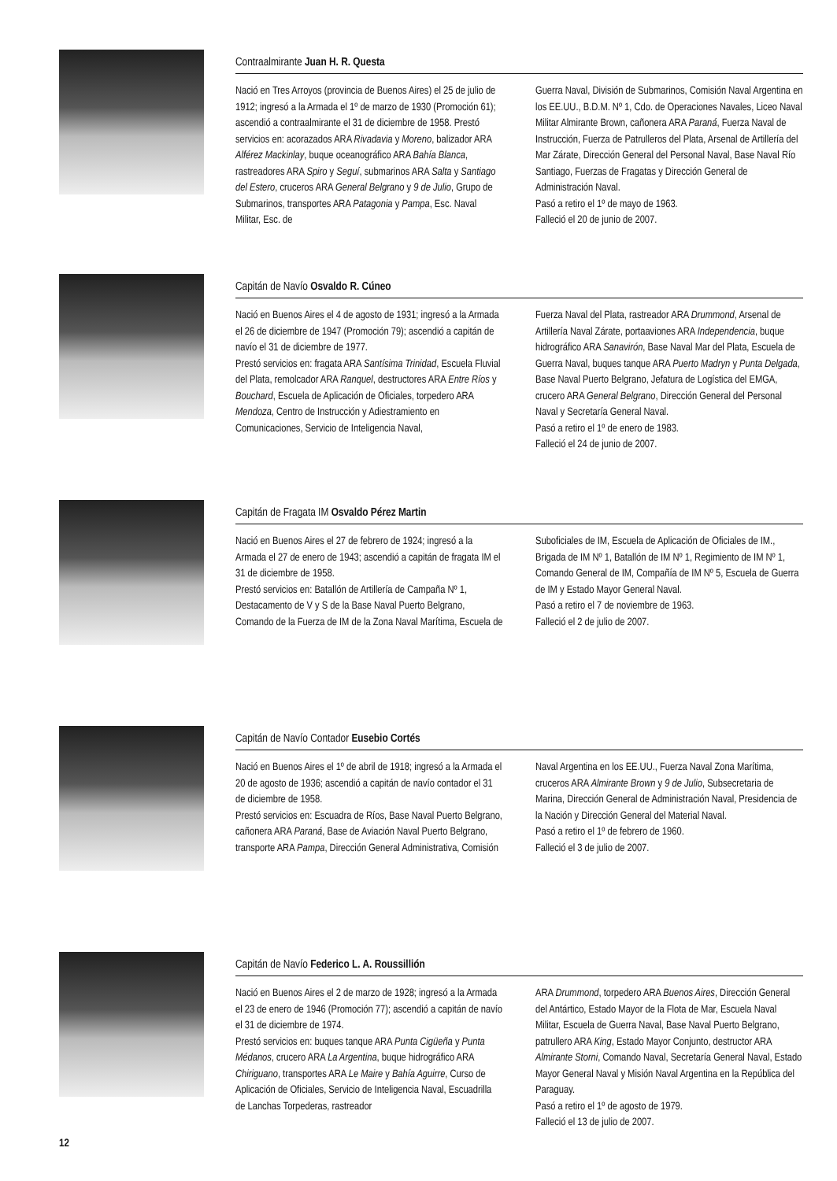Contraalmirante Juan H. R. Questa
Nació en Tres Arroyos (provincia de Buenos Aires) el 25 de julio de 1912; ingresó a la Armada el 1º de marzo de 1930 (Promoción 61); ascendió a contraalmirante el 31 de diciembre de 1958. Prestó servicios en: acorazados ARA Rivadavia y Moreno, balizador ARA Alférez Mackinlay, buque oceanográfico ARA Bahía Blanca, rastreadores ARA Spiro y Seguí, submarinos ARA Salta y Santiago del Estero, cruceros ARA General Belgrano y 9 de Julio, Grupo de Submarinos, transportes ARA Patagonia y Pampa, Esc. Naval Militar, Esc. de
Guerra Naval, División de Submarinos, Comisión Naval Argentina en los EE.UU., B.D.M. Nº 1, Cdo. de Operaciones Navales, Liceo Naval Militar Almirante Brown, cañonera ARA Paraná, Fuerza Naval de Instrucción, Fuerza de Patrulleros del Plata, Arsenal de Artillería del Mar Zárate, Dirección General del Personal Naval, Base Naval Río Santiago, Fuerzas de Fragatas y Dirección General de Administración Naval.
Pasó a retiro el 1º de mayo de 1963.
Falleció el 20 de junio de 2007.
Capitán de Navío Osvaldo R. Cúneo
Nació en Buenos Aires el 4 de agosto de 1931; ingresó a la Armada el 26 de diciembre de 1947 (Promoción 79); ascendió a capitán de navío el 31 de diciembre de 1977.
Prestó servicios en: fragata ARA Santísima Trinidad, Escuela Fluvial del Plata, remolcador ARA Ranquel, destructores ARA Entre Ríos y Bouchard, Escuela de Aplicación de Oficiales, torpedero ARA Mendoza, Centro de Instrucción y Adiestramiento en Comunicaciones, Servicio de Inteligencia Naval,
Fuerza Naval del Plata, rastreador ARA Drummond, Arsenal de Artillería Naval Zárate, portaaviones ARA Independencia, buque hidrográfico ARA Sanavirón, Base Naval Mar del Plata, Escuela de Guerra Naval, buques tanque ARA Puerto Madryn y Punta Delgada, Base Naval Puerto Belgrano, Jefatura de Logística del EMGA, crucero ARA General Belgrano, Dirección General del Personal Naval y Secretaría General Naval.
Pasó a retiro el 1º de enero de 1983.
Falleció el 24 de junio de 2007.
Capitán de Fragata IM Osvaldo Pérez Martin
Nació en Buenos Aires el 27 de febrero de 1924; ingresó a la Armada el 27 de enero de 1943; ascendió a capitán de fragata IM el 31 de diciembre de 1958.
Prestó servicios en: Batallón de Artillería de Campaña Nº 1, Destacamento de V y S de la Base Naval Puerto Belgrano, Comando de la Fuerza de IM de la Zona Naval Marítima, Escuela de
Suboficiales de IM, Escuela de Aplicación de Oficiales de IM., Brigada de IM Nº 1, Batallón de IM Nº 1, Regimiento de IM Nº 1, Comando General de IM, Compañía de IM Nº 5, Escuela de Guerra de IM y Estado Mayor General Naval.
Pasó a retiro el 7 de noviembre de 1963.
Falleció el 2 de julio de 2007.
Capitán de Navío Contador Eusebio Cortés
Nació en Buenos Aires el 1º de abril de 1918; ingresó a la Armada el 20 de agosto de 1936; ascendió a capitán de navío contador el 31 de diciembre de 1958.
Prestó servicios en: Escuadra de Ríos, Base Naval Puerto Belgrano, cañonera ARA Paraná, Base de Aviación Naval Puerto Belgrano, transporte ARA Pampa, Dirección General Administrativa, Comisión
Naval Argentina en los EE.UU., Fuerza Naval Zona Marítima, cruceros ARA Almirante Brown y 9 de Julio, Subsecretaria de Marina, Dirección General de Administración Naval, Presidencia de la Nación y Dirección General del Material Naval.
Pasó a retiro el 1º de febrero de 1960.
Falleció el 3 de julio de 2007.
Capitán de Navío Federico L. A. Roussillión
Nació en Buenos Aires el 2 de marzo de 1928; ingresó a la Armada el 23 de enero de 1946 (Promoción 77); ascendió a capitán de navío el 31 de diciembre de 1974.
Prestó servicios en: buques tanque ARA Punta Cigüeña y Punta Médanos, crucero ARA La Argentina, buque hidrográfico ARA Chiriguano, transportes ARA Le Maire y Bahía Aguirre, Curso de Aplicación de Oficiales, Servicio de Inteligencia Naval, Escuadrilla de Lanchas Torpederas, rastreador
ARA Drummond, torpedero ARA Buenos Aires, Dirección General del Antártico, Estado Mayor de la Flota de Mar, Escuela Naval Militar, Escuela de Guerra Naval, Base Naval Puerto Belgrano, patrullero ARA King, Estado Mayor Conjunto, destructor ARA Almirante Storni, Comando Naval, Secretaría General Naval, Estado Mayor General Naval y Misión Naval Argentina en la República del Paraguay.
Pasó a retiro el 1º de agosto de 1979.
Falleció el 13 de julio de 2007.
12